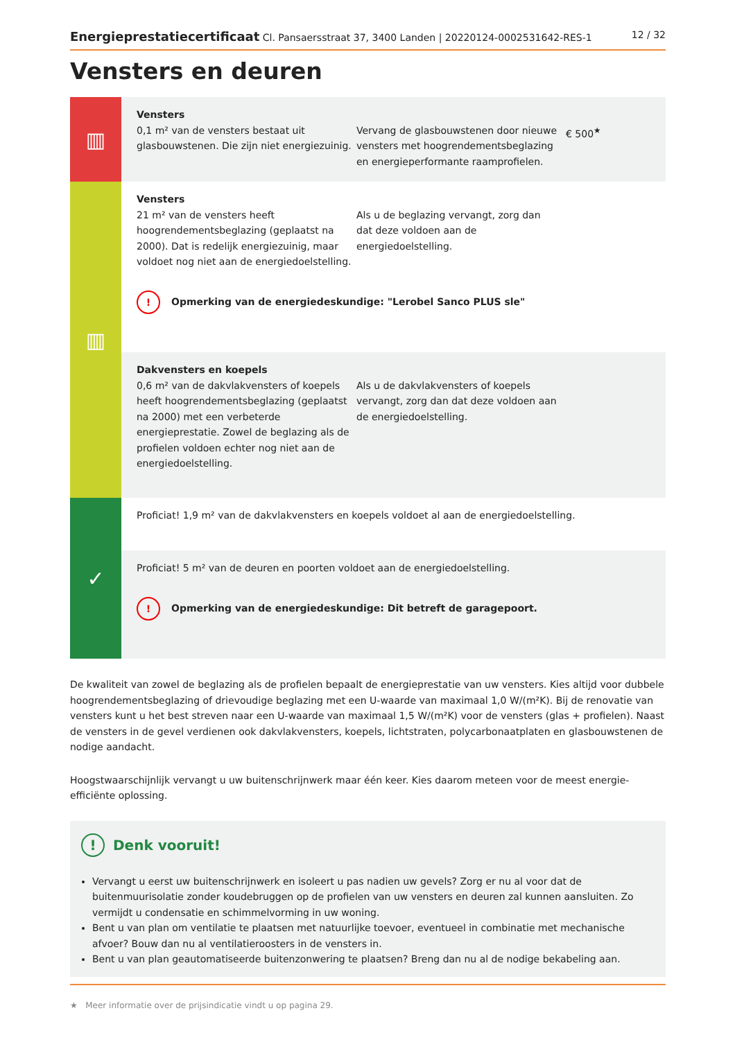Energieprestatiecertificaat Cl. Pansaersstraat 37, 3400 Landen | 20220124-0002531642-RES-1 12 / 32
Vensters en deuren
▥
Vensters
0,1 m² van de vensters bestaat uit glasbouwstenen. Die zijn niet energiezuinig.
Vervang de glasbouwstenen door nieuwe vensters met hoogrendementsbeglazing en energieperformante raamprofielen.
€ 500<sup>★</sup>
▥
Vensters
21 m² van de vensters heeft hoogrendementsbeglazing (geplaatst na 2000). Dat is redelijk energiezuinig, maar voldoet nog niet aan de energiedoelstelling.
Als u de beglazing vervangt, zorg dan dat deze voldoen aan de energiedoelstelling.
! Opmerking van de energiedeskundige: "Lerobel Sanco PLUS sle"
Dakvensters en koepels
0,6 m² van de dakvlakvensters of koepels heeft hoogrendementsbeglazing (geplaatst na 2000) met een verbeterde energieprestatie. Zowel de beglazing als de profielen voldoen echter nog niet aan de energiedoelstelling.
Als u de dakvlakvensters of koepels vervangt, zorg dan dat deze voldoen aan de energiedoelstelling.
✓
Proficiat! 1,9 m² van de dakvlakvensters en koepels voldoet al aan de energiedoelstelling.
Proficiat! 5 m² van de deuren en poorten voldoet aan de energiedoelstelling.
! Opmerking van de energiedeskundige: Dit betreft de garagepoort.
De kwaliteit van zowel de beglazing als de profielen bepaalt de energieprestatie van uw vensters. Kies altijd voor dubbele hoogrendementsbeglazing of drievoudige beglazing met een U-waarde van maximaal 1,0 W/(m²K). Bij de renovatie van vensters kunt u het best streven naar een U-waarde van maximaal 1,5 W/(m²K) voor de vensters (glas + profielen). Naast de vensters in de gevel verdienen ook dakvlakvensters, koepels, lichtstraten, polycarbonaatplaten en glasbouwstenen de nodige aandacht.
Hoogstwaarschijnlijk vervangt u uw buitenschrijnwerk maar één keer. Kies daarom meteen voor de meest energie-efficiënte oplossing.
! Denk vooruit!
Vervangt u eerst uw buitenschrijnwerk en isoleert u pas nadien uw gevels? Zorg er nu al voor dat de buitenmuurisolatie zonder koudebruggen op de profielen van uw vensters en deuren zal kunnen aansluiten. Zo vermijdt u condensatie en schimmelvorming in uw woning.
Bent u van plan om ventilatie te plaatsen met natuurlijke toevoer, eventueel in combinatie met mechanische afvoer? Bouw dan nu al ventilatieroosters in de vensters in.
Bent u van plan geautomatiseerde buitenzonwering te plaatsen? Breng dan nu al de nodige bekabeling aan.
★ Meer informatie over de prijsindicatie vindt u op pagina 29.